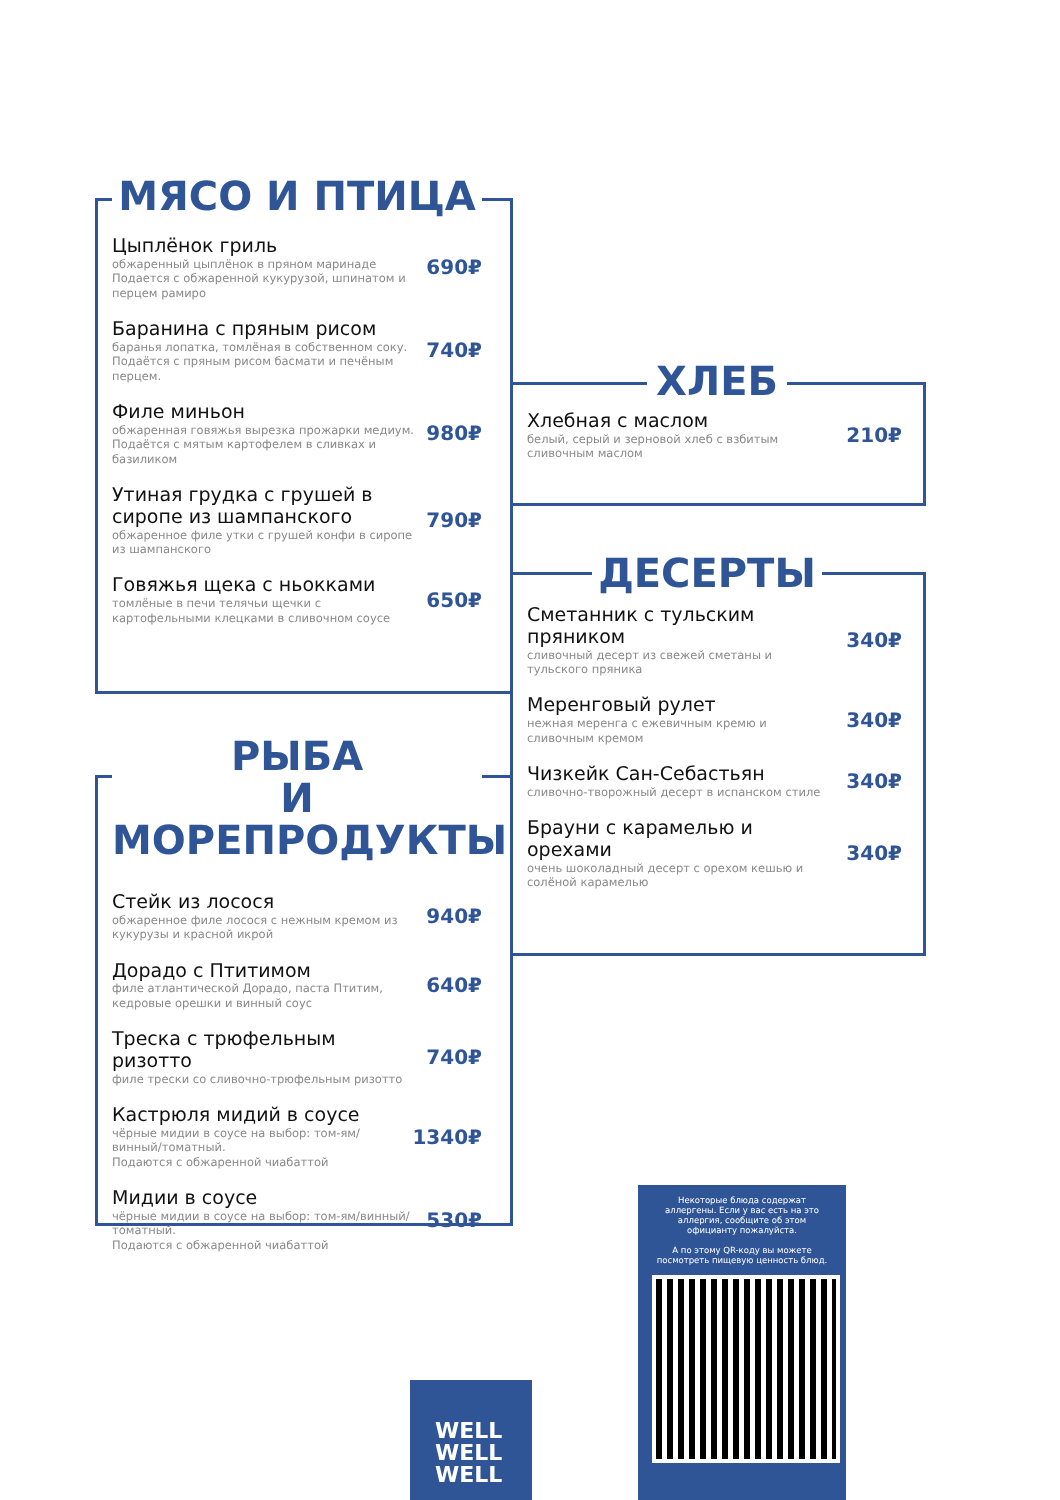МЯСО И ПТИЦА
Цыплёнок гриль
обжаренный цыплёнок в пряном маринаде
Подается с обжаренной кукурузой, шпинатом и перцем рамиро
690₽
Баранина с пряным рисом
баранья лопатка, томлёная в собственном соку. Подаётся с пряным рисом басмати и печёным перцем.
740₽
Филе миньон
обжаренная говяжья вырезка прожарки медиум. Подаётся с мятым картофелем в сливках и базиликом
980₽
Утиная грудка с грушей в сиропе из шампанского
обжаренное филе утки с грушей конфи в сиропе из шампанского
790₽
Говяжья щека с ньокками
томлёные в печи телячьи щечки с картофельными клецками в сливочном соусе
650₽
РЫБА
И МОРЕПРОДУКТЫ
Стейк из лосося
обжаренное филе лосося с нежным кремом из кукурузы и красной икрой
940₽
Дорадо с Птитимом
филе атлантической Дорадо, паста Птитим, кедровые орешки и винный соус
640₽
Треска с трюфельным ризотто
филе трески со сливочно-трюфельным ризотто
740₽
Кастрюля мидий в соусе
чёрные мидии в соусе на выбор: том-ям/винный/томатный.
Подаются с обжаренной чиабаттой
1340₽
Мидии в соусе
чёрные мидии в соусе на выбор: том-ям/винный/томатный.
Подаются с обжаренной чиабаттой
530₽
ХЛЕБ
Хлебная с маслом
белый, серый и зерновой хлеб с взбитым сливочным маслом
210₽
ДЕСЕРТЫ
Сметанник с тульским пряником
сливочный десерт из свежей сметаны и тульского пряника
340₽
Меренговый рулет
нежная меренга с ежевичным кремю и сливочным кремом
340₽
Чизкейк Сан-Себастьян
сливочно-творожный десерт в испанском стиле
340₽
Брауни с карамелью и орехами
очень шоколадный десерт с орехом кешью и солёной карамелью
340₽
WELL
WELL
WELL
Некоторые блюда содержат аллергены. Если у вас есть на это аллергия, сообщите об этом официанту пожалуйста.
А по этому QR-коду вы можете посмотреть пищевую ценность блюд.